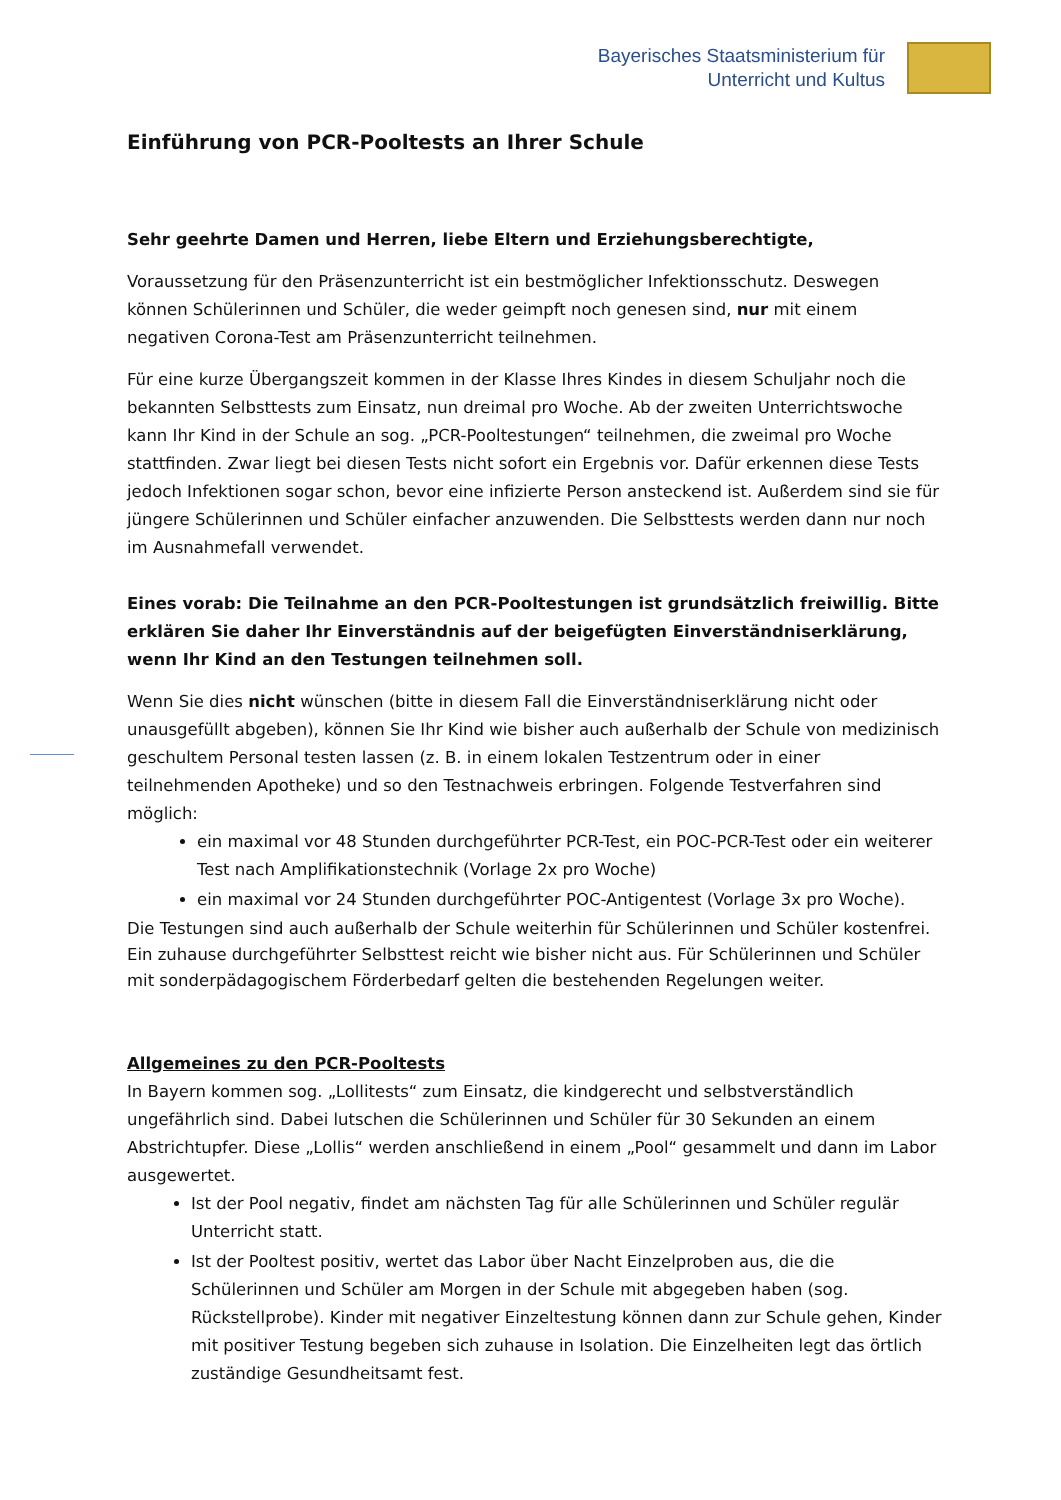Bayerisches Staatsministerium für
Unterricht und Kultus
Einführung von PCR-Pooltests an Ihrer Schule
Sehr geehrte Damen und Herren, liebe Eltern und Erziehungsberechtigte,
Voraussetzung für den Präsenzunterricht ist ein bestmöglicher Infektionsschutz. Deswegen können Schülerinnen und Schüler, die weder geimpft noch genesen sind, nur mit einem negativen Corona-Test am Präsenzunterricht teilnehmen.
Für eine kurze Übergangszeit kommen in der Klasse Ihres Kindes in diesem Schuljahr noch die bekannten Selbsttests zum Einsatz, nun dreimal pro Woche. Ab der zweiten Unterrichtswoche kann Ihr Kind in der Schule an sog. „PCR-Pooltestungen“ teilnehmen, die zweimal pro Woche stattfinden. Zwar liegt bei diesen Tests nicht sofort ein Ergebnis vor. Dafür erkennen diese Tests jedoch Infektionen sogar schon, bevor eine infizierte Person ansteckend ist. Außerdem sind sie für jüngere Schülerinnen und Schüler einfacher anzuwenden. Die Selbsttests werden dann nur noch im Ausnahmefall verwendet.
Eines vorab: Die Teilnahme an den PCR-Pooltestungen ist grundsätzlich freiwillig. Bitte erklären Sie daher Ihr Einverständnis auf der beigefügten Einverständniserklärung, wenn Ihr Kind an den Testungen teilnehmen soll.
Wenn Sie dies nicht wünschen (bitte in diesem Fall die Einverständniserklärung nicht oder unausgefüllt abgeben), können Sie Ihr Kind wie bisher auch außerhalb der Schule von medizinisch geschultem Personal testen lassen (z. B. in einem lokalen Testzentrum oder in einer teilnehmenden Apotheke) und so den Testnachweis erbringen. Folgende Testverfahren sind möglich:
ein maximal vor 48 Stunden durchgeführter PCR-Test, ein POC-PCR-Test oder ein weiterer Test nach Amplifikationstechnik (Vorlage 2x pro Woche)
ein maximal vor 24 Stunden durchgeführter POC-Antigentest (Vorlage 3x pro Woche).
Die Testungen sind auch außerhalb der Schule weiterhin für Schülerinnen und Schüler kostenfrei. Ein zuhause durchgeführter Selbsttest reicht wie bisher nicht aus. Für Schülerinnen und Schüler mit sonderpädagogischem Förderbedarf gelten die bestehenden Regelungen weiter.
Allgemeines zu den PCR-Pooltests
In Bayern kommen sog. „Lollitests“ zum Einsatz, die kindgerecht und selbstverständlich ungefährlich sind. Dabei lutschen die Schülerinnen und Schüler für 30 Sekunden an einem Abstrichtupfer. Diese „Lollis“ werden anschließend in einem „Pool“ gesammelt und dann im Labor ausgewertet.
Ist der Pool negativ, findet am nächsten Tag für alle Schülerinnen und Schüler regulär Unterricht statt.
Ist der Pooltest positiv, wertet das Labor über Nacht Einzelproben aus, die die Schülerinnen und Schüler am Morgen in der Schule mit abgegeben haben (sog. Rückstellprobe). Kinder mit negativer Einzeltestung können dann zur Schule gehen, Kinder mit positiver Testung begeben sich zuhause in Isolation. Die Einzelheiten legt das örtlich zuständige Gesundheitsamt fest.